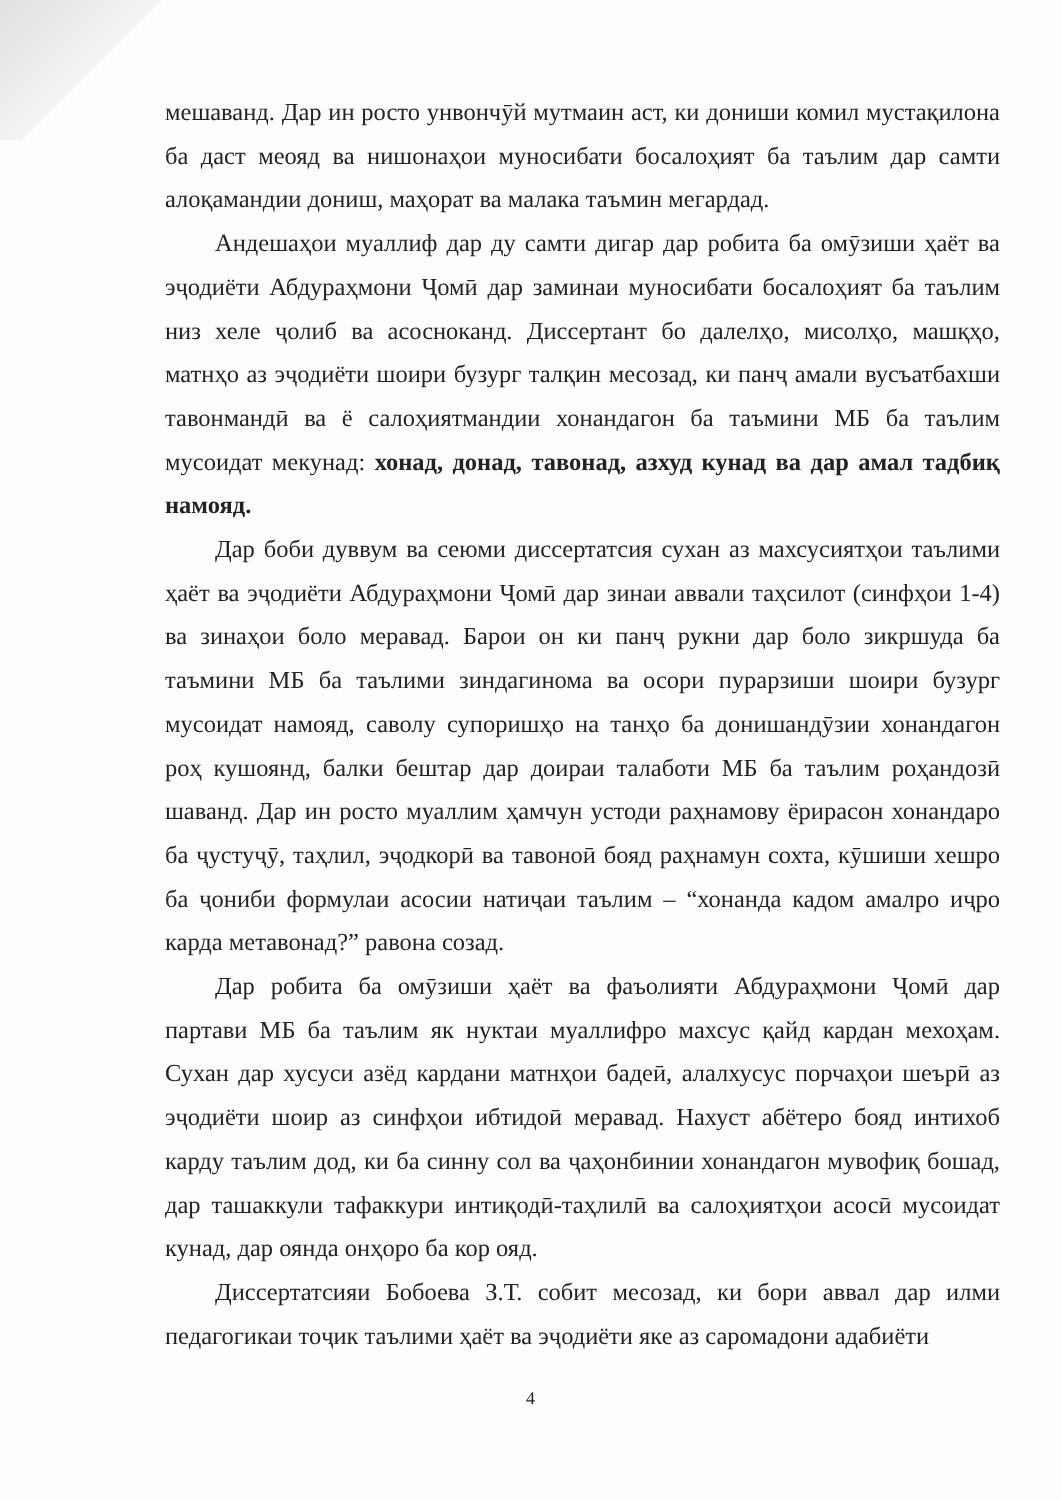мешаванд. Дар ин росто унвончӯй мутмаин аст, ки дониши комил мустақилона ба даст меояд ва нишонаҳои муносибати босалоҳият ба таълим дар самти алоқамандии дониш, маҳорат ва малака таъмин мегардад.
Андешаҳои муаллиф дар ду самти дигар дар робита ба омӯзиши ҳаёт ва эҷодиёти Абдураҳмони Ҷомӣ дар заминаи муносибати босалоҳият ба таълим низ хеле ҷолиб ва асосноканд. Диссертант бо далелҳо, мисолҳо, машқҳо, матнҳо аз эҷодиёти шоири бузург талқин месозад, ки панҷ амали вусъатбахши тавонмандӣ ва ё салоҳиятмандии хонандагон ба таъмини МБ ба таълим мусоидат мекунад: хонад, донад, тавонад, азхуд кунад ва дар амал тадбиқ намояд.
Дар боби дуввум ва сеюми диссертатсия сухан аз махсусиятҳои таълими ҳаёт ва эҷодиёти Абдураҳмони Ҷомӣ дар зинаи аввали таҳсилот (синфҳои 1-4) ва зинаҳои боло меравад. Барои он ки панҷ рукни дар боло зикршуда ба таъмини МБ ба таълими зиндагинома ва осори пурарзиши шоири бузург мусоидат намояд, саволу супоришҳо на танҳо ба донишандӯзии хонандагон роҳ кушоянд, балки бештар дар доираи талаботи МБ ба таълим роҳандозӣ шаванд. Дар ин росто муаллим ҳамчун устоди раҳнамову ёрирасон хонандаро ба ҷустуҷӯ, таҳлил, эҷодкорӣ ва тавоноӣ бояд раҳнамун сохта, кӯшиши хешро ба ҷониби формулаи асосии натиҷаи таълим – “хонанда кадом амалро иҷро карда метавонад?” равона созад.
Дар робита ба омӯзиши ҳаёт ва фаъолияти Абдураҳмони Ҷомӣ дар партави МБ ба таълим як нуктаи муаллифро махсус қайд кардан мехоҳам. Сухан дар хусуси азёд кардани матнҳои бадеӣ, алалхусус порчаҳои шеърӣ аз эҷодиёти шоир аз синфҳои ибтидоӣ меравад. Нахуст абётеро бояд интихоб карду таълим дод, ки ба синну сол ва ҷаҳонбинии хонандагон мувофиқ бошад, дар ташаккули тафаккури интиқодӣ-таҳлилӣ ва салоҳиятҳои асосӣ мусоидат кунад, дар оянда онҳоро ба кор ояд.
Диссертатсияи Бобоева З.Т. собит месозад, ки бори аввал дар илми педагогикаи тоҷик таълими ҳаёт ва эҷодиёти яке аз саромадони адабиёти
4